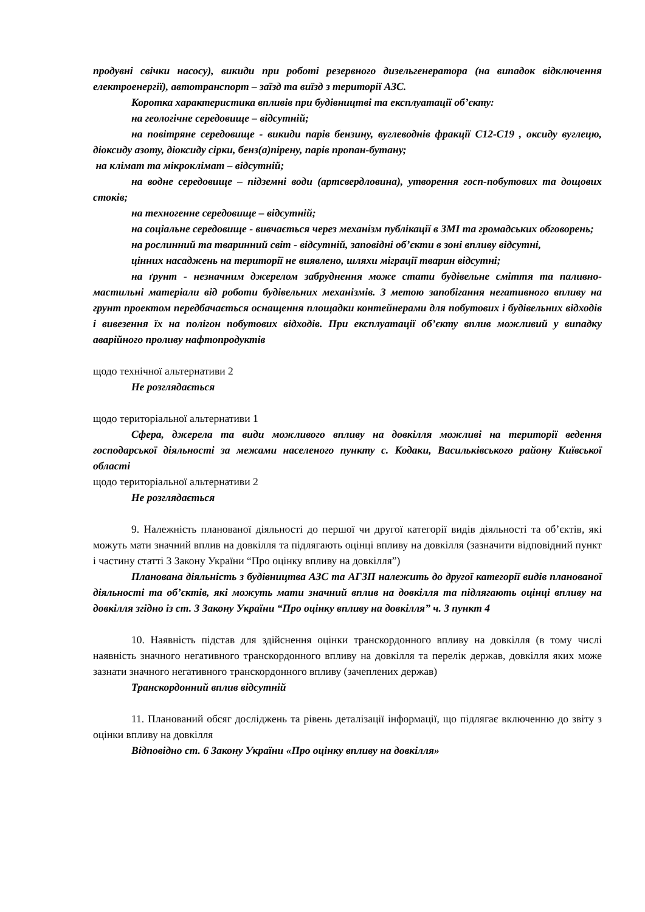продувні свічки насосу), викиди при роботі резервного дизельгенератора (на випадок відключення електроенергії), автотранспорт – заїзд та виїзд з території АЗС.
Коротка характеристика впливів при будівництві та експлуатації об’єкту:
на геологічне середовище – відсутній;
на повітряне середовище - викиди парів бензину, вуглеводнів фракції С12-С19 , оксиду вуглецю, діоксиду азоту, діоксиду сірки, бенз(а)пірену, парів пропан-бутану;
на клімат та мікроклімат – відсутній;
на водне середовище – підземні води (артсвердловина), утворення госп-побутових та дощових стоків;
на техногенне середовище – відсутній;
на соціальне середовище - вивчається через механізм публікації в ЗМІ та громадських обговорень;
на рослинний та тваринний світ - відсутній, заповідні об’єкти в зоні впливу відсутні,
цінних насаджень на території не виявлено, шляхи міграції тварин відсутні;
на ґрунт - незначним джерелом забруднення може стати будівельне сміття та паливно-мастильні матеріали від роботи будівельних механізмів. З метою запобігання негативного впливу на грунт проектом передбачається оснащення площадки контейнерами для побутових і будівельних відходів і вивезення їх на полігон побутових відходів. При експлуатації об’єкту вплив можливий у випадку аварійного проливу нафтопродуктів
щодо технічної альтернативи 2
Не розглядається
щодо територіальної альтернативи 1
Сфера, джерела та види можливого впливу на довкілля можливі на території ведення господарської діяльності за межами населеного пункту с. Кодаки, Васильківського району Київської області
щодо територіальної альтернативи 2
Не розглядається
9. Належність планованої діяльності до першої чи другої категорії видів діяльності та об’єктів, які можуть мати значний вплив на довкілля та підлягають оцінці впливу на довкілля (зазначити відповідний пункт і частину статті 3 Закону України “Про оцінку впливу на довкілля”)
Планована діяльність з будівництва АЗС та АГЗП належить до другої категорії видів планованої діяльності та об’єктів, які можуть мати значний вплив на довкілля та підлягають оцінці впливу на довкілля згідно із ст. 3 Закону України “Про оцінку впливу на довкілля” ч. 3 пункт 4
10. Наявність підстав для здійснення оцінки транскордонного впливу на довкілля (в тому числі наявність значного негативного транскордонного впливу на довкілля та перелік держав, довкілля яких може зазнати значного негативного транскордонного впливу (зачеплених держав)
Транскордонний вплив відсутній
11. Планований обсяг досліджень та рівень деталізації інформації, що підлягає включенню до звіту з оцінки впливу на довкілля
Відповідно ст. 6 Закону України «Про оцінку впливу на довкілля»